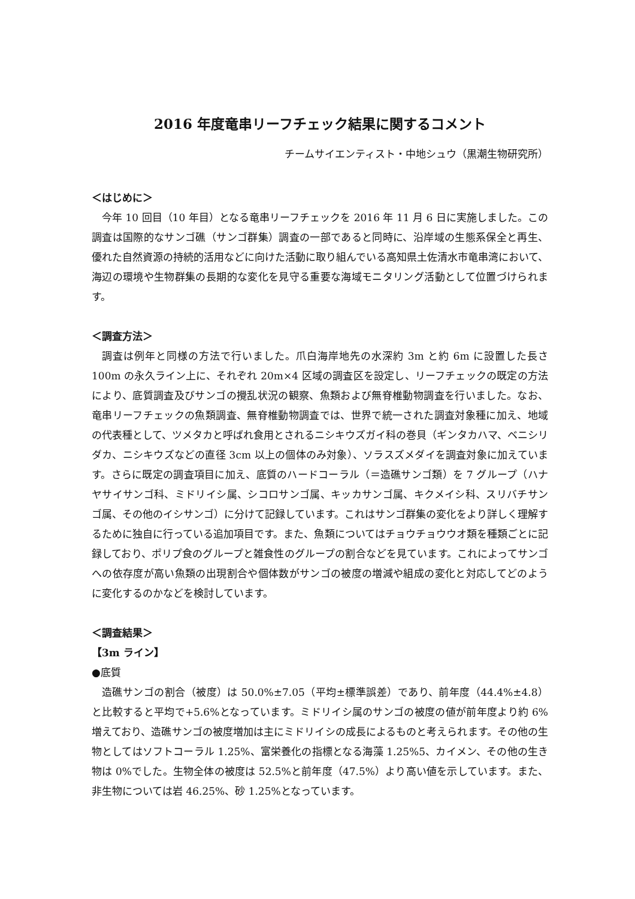2016 年度竜串リーフチェック結果に関するコメント
チームサイエンティスト・中地シュウ（黒潮生物研究所）
＜はじめに＞
今年 10 回目（10 年目）となる竜串リーフチェックを 2016 年 11 月 6 日に実施しました。この調査は国際的なサンゴ礁（サンゴ群集）調査の一部であると同時に、沿岸域の生態系保全と再生、優れた自然資源の持続的活用などに向けた活動に取り組んでいる高知県土佐清水市竜串湾において、海辺の環境や生物群集の長期的な変化を見守る重要な海域モニタリング活動として位置づけられます。
＜調査方法＞
調査は例年と同様の方法で行いました。爪白海岸地先の水深約 3m と約 6m に設置した長さ 100m の永久ライン上に、それぞれ 20m×4 区域の調査区を設定し、リーフチェックの既定の方法により、底質調査及びサンゴの攪乱状況の観察、魚類および無脊椎動物調査を行いました。なお、竜串リーフチェックの魚類調査、無脊椎動物調査では、世界で統一された調査対象種に加え、地域の代表種として、ツメタカと呼ばれ食用とされるニシキウズガイ科の巻貝（ギンタカハマ、ベニシリダカ、ニシキウズなどの直径 3cm 以上の個体のみ対象）、ソラスズメダイを調査対象に加えています。さらに既定の調査項目に加え、底質のハードコーラル（＝造礁サンゴ類）を 7 グループ（ハナヤサイサンゴ科、ミドリイシ属、シコロサンゴ属、キッカサンゴ属、キクメイシ科、スリバチサンゴ属、その他のイシサンゴ）に分けて記録しています。これはサンゴ群集の変化をより詳しく理解するために独自に行っている追加項目です。また、魚類についてはチョウチョウウオ類を種類ごとに記録しており、ポリプ食のグループと雑食性のグループの割合などを見ています。これによってサンゴへの依存度が高い魚類の出現割合や個体数がサンゴの被度の増減や組成の変化と対応してどのように変化するのかなどを検討しています。
＜調査結果＞
【3m ライン】
●底質
造礁サンゴの割合（被度）は 50.0%±7.05（平均±標準誤差）であり、前年度（44.4%±4.8）と比較すると平均で+5.6%となっています。ミドリイシ属のサンゴの被度の値が前年度より約 6%増えており、造礁サンゴの被度増加は主にミドリイシの成長によるものと考えられます。その他の生物としてはソフトコーラル 1.25%、富栄養化の指標となる海藻 1.25%5、カイメン、その他の生き物は 0%でした。生物全体の被度は 52.5%と前年度（47.5%）より高い値を示しています。また、非生物については岩 46.25%、砂 1.25%となっています。